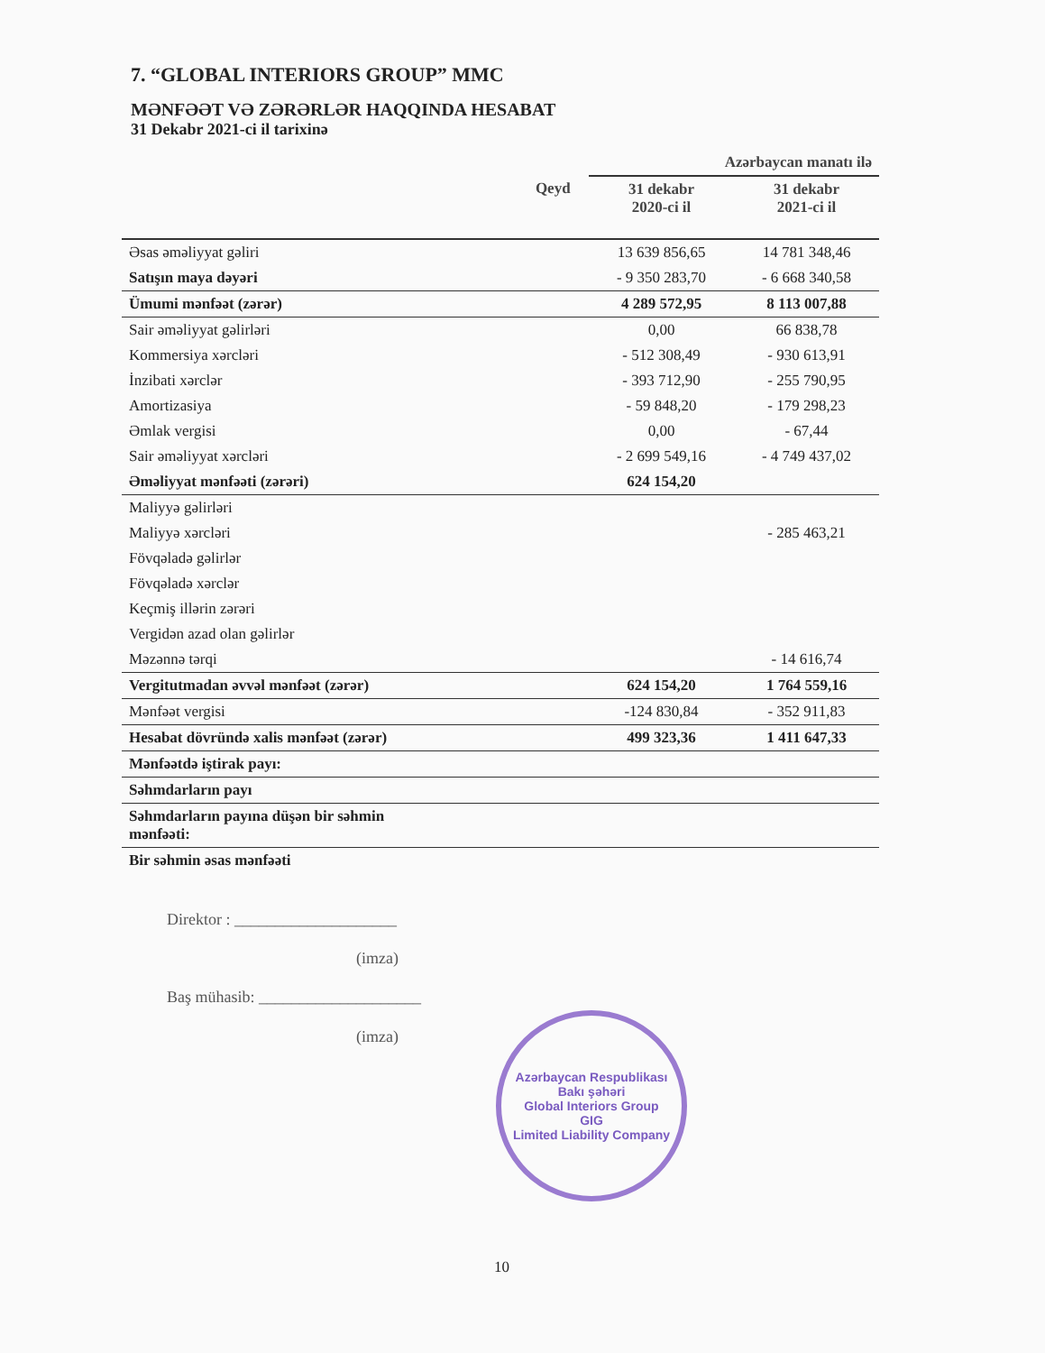7. “GLOBAL INTERIORS GROUP” MMC
MƏNFƏƏT VƏ ZƏRƏRLƏR HAQQINDA HESABAT
31 Dekabr 2021-ci il tarixinə
| | | Azərbaycan manatı ilə | |
| | Qeyd | 31 dekabr 2020-ci il | 31 dekabr 2021-ci il |
| Əsas əməliyyat gəliri | | 13 639 856,65 | 14 781 348,46 |
| Satışın maya dəyəri | | - 9 350 283,70 | - 6 668 340,58 |
| Ümumi mənfəət (zərər) | | 4 289 572,95 | 8 113 007,88 |
| Sair əməliyyat gəlirləri | | 0,00 | 66 838,78 |
| Kommersiya xərcləri | | - 512 308,49 | - 930 613,91 |
| İnzibati xərclər | | - 393 712,90 | - 255 790,95 |
| Amortizasiya | | - 59 848,20 | - 179 298,23 |
| Əmlak vergisi | | 0,00 | - 67,44 |
| Sair əməliyyat xərcləri | | - 2 699 549,16 | - 4 749 437,02 |
| Əməliyyat mənfəəti (zərəri) | | 624 154,20 | |
| Maliyyə gəlirləri | | | |
| Maliyyə xərcləri | | | - 285 463,21 |
| Fövqəladə gəlirlər | | | |
| Fövqəladə xərclər | | | |
| Keçmiş illərin zərəri | | | |
| Vergidən azad olan gəlirlər | | | |
| Məzənnə tərqi | | | - 14 616,74 |
| Vergitutmadan əvvəl mənfəət (zərər) | | 624 154,20 | 1 764 559,16 |
| Mənfəət vergisi | | -124 830,84 | - 352 911,83 |
| Hesabat dövründə xalis mənfəət (zərər) | | 499 323,36 | 1 411 647,33 |
| Mənfəətdə iştirak payı: | | | |
| Səhmdarların payı | | | |
| Səhmdarların payına düşən bir səhmin mənfəəti: | | | |
| Bir səhmin əsas mənfəəti | | | |
Direktor : ____________________
(imza)
Baş mühasib: ____________________
(imza)
Azərbaycan Respublikası Bakı şəhəri
Global Interiors Group
GIG
Limited Liability Company
10